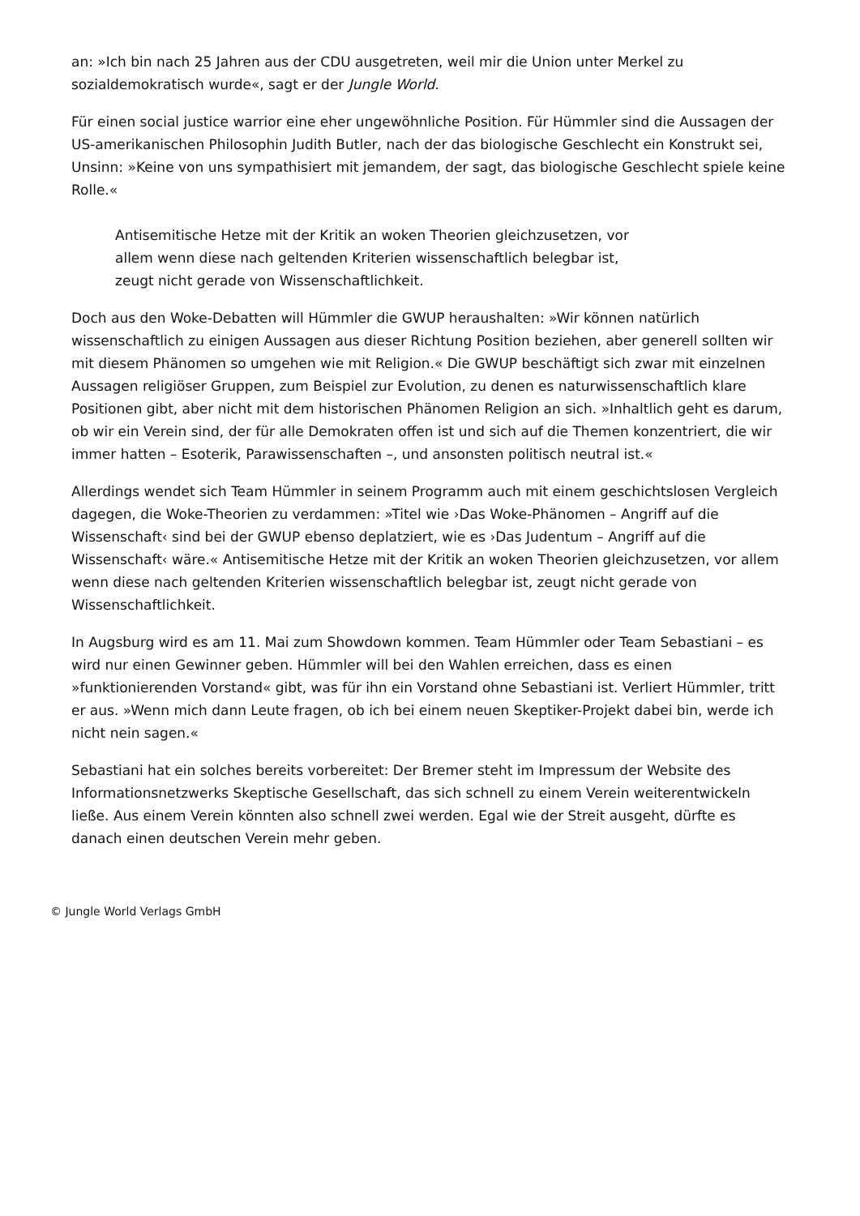an: »Ich bin nach 25 Jahren aus der CDU ausgetreten, weil mir die Union unter Merkel zu sozialdemokratisch wurde«, sagt er der Jungle World.
Für einen social justice warrior eine eher ungewöhnliche Position. Für Hümmler sind die Aussagen der US-amerikanischen Philosophin Judith Butler, nach der das biologische Geschlecht ein Konstrukt sei, Unsinn: »Keine von uns sympathisiert mit jemandem, der sagt, das biologische Geschlecht spiele keine Rolle.«
Antisemitische Hetze mit der Kritik an woken Theorien gleichzusetzen, vor allem wenn diese nach geltenden Kriterien wissenschaftlich belegbar ist, zeugt nicht gerade von Wissenschaftlichkeit.
Doch aus den Woke-Debatten will Hümmler die GWUP heraushalten: »Wir können natürlich wissenschaftlich zu einigen Aussagen aus dieser Richtung Position beziehen, aber generell sollten wir mit diesem Phänomen so umgehen wie mit Religion.« Die GWUP beschäftigt sich zwar mit einzelnen Aussagen religiöser Gruppen, zum Beispiel zur Evolution, zu denen es naturwissenschaftlich klare Positionen gibt, aber nicht mit dem historischen Phänomen Religion an sich. »Inhaltlich geht es darum, ob wir ein Verein sind, der für alle Demokraten offen ist und sich auf die Themen konzentriert, die wir immer hatten – Esoterik, Parawissenschaften –, und ansonsten politisch neutral ist.«
Allerdings wendet sich Team Hümmler in seinem Programm auch mit einem geschichtslosen Vergleich dagegen, die Woke-Theorien zu verdammen: »Titel wie ›Das Woke-Phänomen – Angriff auf die Wissenschaft‹ sind bei der GWUP ebenso deplatziert, wie es ›Das Judentum – Angriff auf die Wissenschaft‹ wäre.« Antisemitische Hetze mit der Kritik an woken Theorien gleichzusetzen, vor allem wenn diese nach geltenden Kriterien wissenschaftlich belegbar ist, zeugt nicht gerade von Wissenschaftlichkeit.
In Augsburg wird es am 11. Mai zum Showdown kommen. Team Hümmler oder Team Sebastiani – es wird nur einen Gewinner geben. Hümmler will bei den Wahlen erreichen, dass es einen »funktionierenden Vorstand« gibt, was für ihn ein Vorstand ohne Sebastiani ist. Verliert Hümmler, tritt er aus. »Wenn mich dann Leute fragen, ob ich bei einem neuen Skeptiker-Projekt dabei bin, werde ich nicht nein sagen.«
Sebastiani hat ein solches bereits vorbereitet: Der Bremer steht im Impressum der Website des Informationsnetzwerks Skeptische Gesellschaft, das sich schnell zu einem Verein weiterentwickeln ließe. Aus einem Verein könnten also schnell zwei werden. Egal wie der Streit ausgeht, dürfte es danach einen deutschen Verein mehr geben.
© Jungle World Verlags GmbH